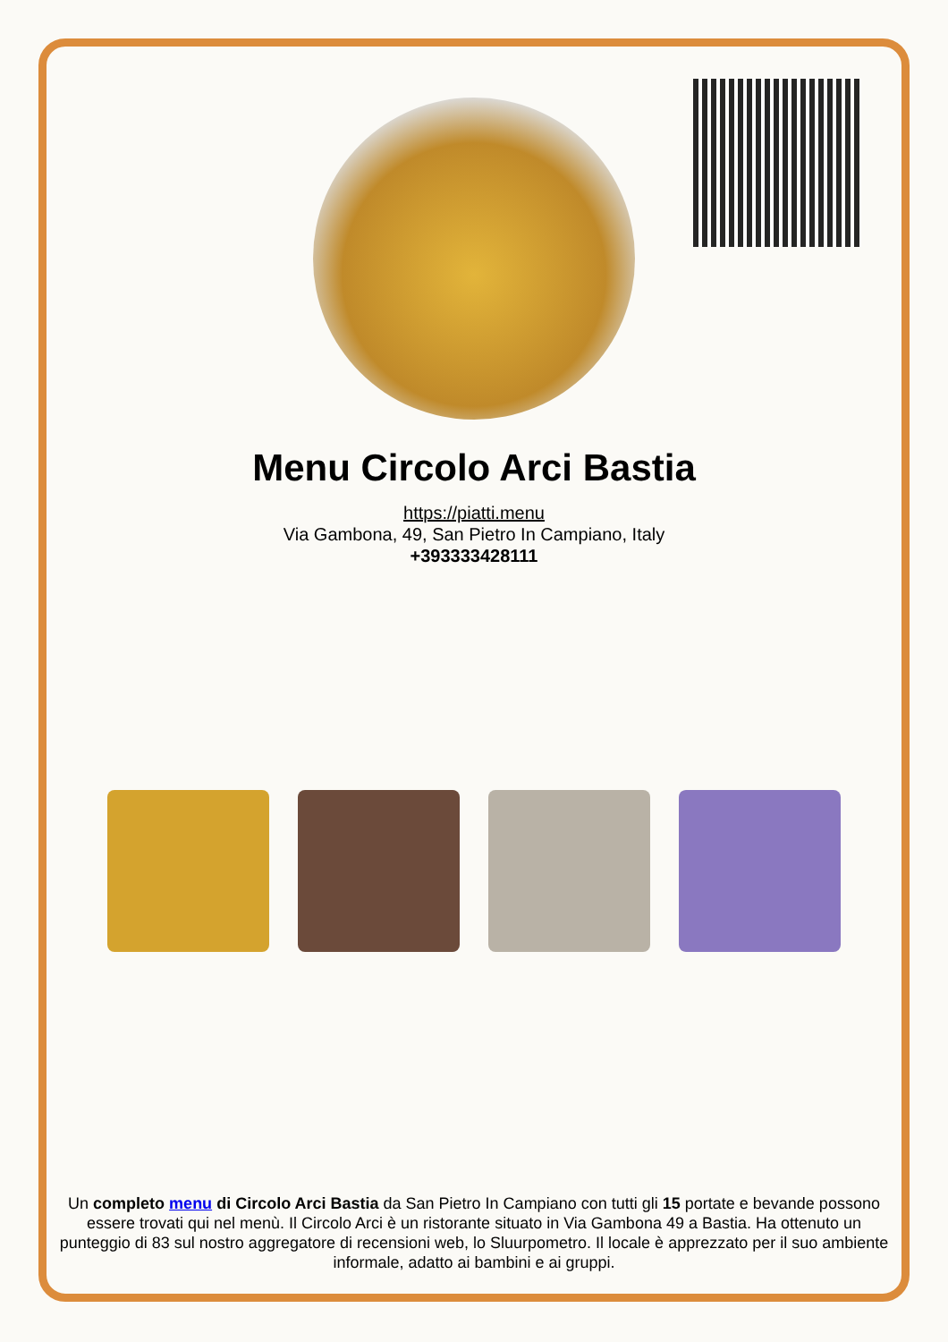Menu Circolo Arci Bastia
https://piatti.menu
Via Gambona, 49, San Pietro In Campiano, Italy
+393333428111
Un completo menu di Circolo Arci Bastia da San Pietro In Campiano con tutti gli 15 portate e bevande possono essere trovati qui nel menù. Il Circolo Arci è un ristorante situato in Via Gambona 49 a Bastia. Ha ottenuto un punteggio di 83 sul nostro aggregatore di recensioni web, lo Sluurpometro. Il locale è apprezzato per il suo ambiente informale, adatto ai bambini e ai gruppi.